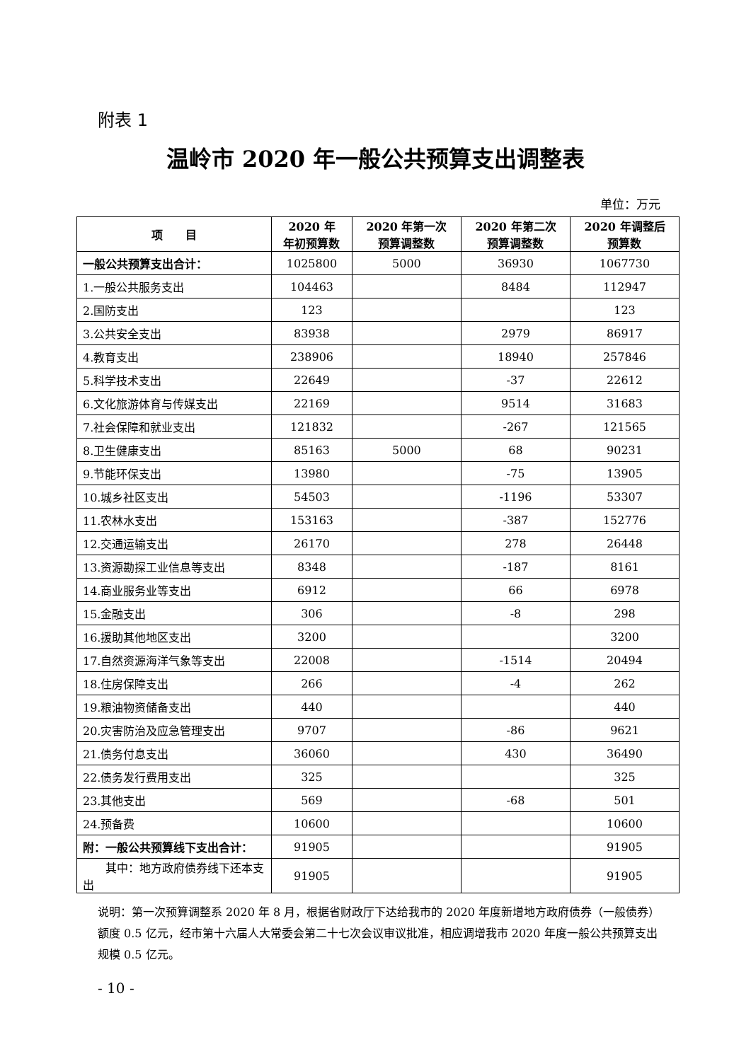附表 1
温岭市 2020 年一般公共预算支出调整表
单位：万元
| 项 目 | 2020 年 年初预算数 | 2020 年第一次 预算调整数 | 2020 年第二次 预算调整数 | 2020 年调整后 预算数 |
| --- | --- | --- | --- | --- |
| 一般公共预算支出合计： | 1025800 | 5000 | 36930 | 1067730 |
| 1.一般公共服务支出 | 104463 | | 8484 | 112947 |
| 2.国防支出 | 123 | | | 123 |
| 3.公共安全支出 | 83938 | | 2979 | 86917 |
| 4.教育支出 | 238906 | | 18940 | 257846 |
| 5.科学技术支出 | 22649 | | -37 | 22612 |
| 6.文化旅游体育与传媒支出 | 22169 | | 9514 | 31683 |
| 7.社会保障和就业支出 | 121832 | | -267 | 121565 |
| 8.卫生健康支出 | 85163 | 5000 | 68 | 90231 |
| 9.节能环保支出 | 13980 | | -75 | 13905 |
| 10.城乡社区支出 | 54503 | | -1196 | 53307 |
| 11.农林水支出 | 153163 | | -387 | 152776 |
| 12.交通运输支出 | 26170 | | 278 | 26448 |
| 13.资源勘探工业信息等支出 | 8348 | | -187 | 8161 |
| 14.商业服务业等支出 | 6912 | | 66 | 6978 |
| 15.金融支出 | 306 | | -8 | 298 |
| 16.援助其他地区支出 | 3200 | | | 3200 |
| 17.自然资源海洋气象等支出 | 22008 | | -1514 | 20494 |
| 18.住房保障支出 | 266 | | -4 | 262 |
| 19.粮油物资储备支出 | 440 | | | 440 |
| 20.灾害防治及应急管理支出 | 9707 | | -86 | 9621 |
| 21.债务付息支出 | 36060 | | 430 | 36490 |
| 22.债务发行费用支出 | 325 | | | 325 |
| 23.其他支出 | 569 | | -68 | 501 |
| 24.预备费 | 10600 | | | 10600 |
| 附：一般公共预算线下支出合计： | 91905 | | | 91905 |
| 其中：地方政府债券线下还本支出 | 91905 | | | 91905 |
说明：第一次预算调整系 2020 年 8 月，根据省财政厅下达给我市的 2020 年度新增地方政府债券（一般债券）额度 0.5 亿元，经市第十六届人大常委会第二十七次会议审议批准，相应调增我市 2020 年度一般公共预算支出规模 0.5 亿元。
- 10 -